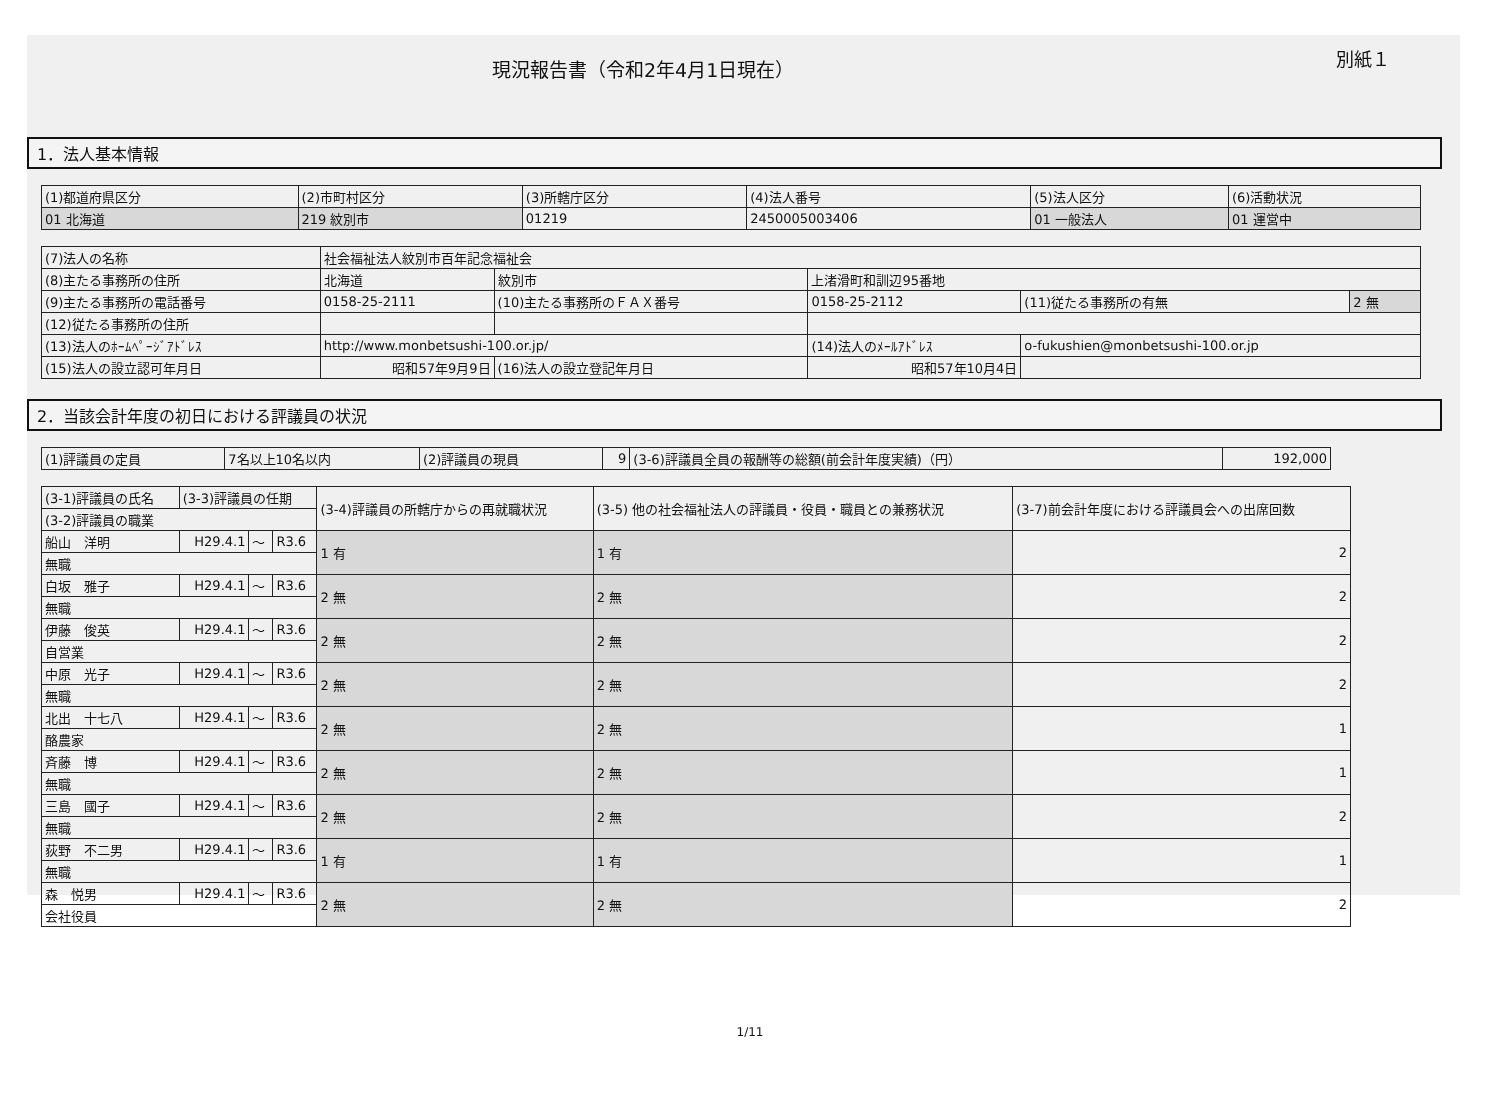現況報告書（令和2年4月1日現在）
別紙１
1．法人基本情報
| (1)都道府県区分 | (2)市町村区分 | (3)所轄庁区分 | (4)法人番号 | (5)法人区分 | (6)活動状況 |
| 01 北海道 | 219 紋別市 | 01219 | 2450005003406 | 01 一般法人 | 01 運営中 |
| (7)法人の名称 | 社会福祉法人紋別市百年記念福祉会 | | | | |
| (8)主たる事務所の住所 | 北海道 | 紋別市 | 上渚滑町和訓辺95番地 | | |
| (9)主たる事務所の電話番号 | 0158-25-2111 | (10)主たる事務所のＦＡＸ番号 | 0158-25-2112 | (11)従たる事務所の有無 | 2 無 |
| (12)従たる事務所の住所 | | | | | |
| (13)法人のﾎｰﾑﾍﾟｰｼﾞｱﾄﾞﾚｽ | http://www.monbetsushi-100.or.jp/ | | (14)法人のﾒｰﾙｱﾄﾞﾚｽ | o-fukushien@monbetsushi-100.or.jp | |
| (15)法人の設立認可年月日 | 昭和57年9月9日 | (16)法人の設立登記年月日 | 昭和57年10月4日 | | |
2．当該会計年度の初日における評議員の状況
| (1)評議員の定員 | 7名以上10名以内 | (2)評議員の現員 | 9 | (3-6)評議員全員の報酬等の総額(前会計年度実績)（円） | 192,000 |
| (3-1)評議員の氏名 | (3-3)評議員の任期 | | | (3-4)評議員の所轄庁からの再就職状況 | (3-5) 他の社会福祉法人の評議員・役員・職員との兼務状況 | (3-7)前会計年度における評議員会への出席回数 |
| --- | --- | --- | --- | --- | --- | --- |
| (3-2)評議員の職業 | | | | | | |
| 船山 洋明 | H29.4.1 | ～ | R3.6 | 1 有 | 1 有 | 2 |
| 無職 | | | | | | |
| 白坂 雅子 | H29.4.1 | ～ | R3.6 | 2 無 | 2 無 | 2 |
| 無職 | | | | | | |
| 伊藤 俊英 | H29.4.1 | ～ | R3.6 | 2 無 | 2 無 | 2 |
| 自営業 | | | | | | |
| 中原 光子 | H29.4.1 | ～ | R3.6 | 2 無 | 2 無 | 2 |
| 無職 | | | | | | |
| 北出 十七八 | H29.4.1 | ～ | R3.6 | 2 無 | 2 無 | 1 |
| 酪農家 | | | | | | |
| 斉藤 博 | H29.4.1 | ～ | R3.6 | 2 無 | 2 無 | 1 |
| 無職 | | | | | | |
| 三島 國子 | H29.4.1 | ～ | R3.6 | 2 無 | 2 無 | 2 |
| 無職 | | | | | | |
| 荻野 不二男 | H29.4.1 | ～ | R3.6 | 1 有 | 1 有 | 1 |
| 無職 | | | | | | |
| 森 悦男 | H29.4.1 | ～ | R3.6 | 2 無 | 2 無 | 2 |
| 会社役員 | | | | | | |
1/11